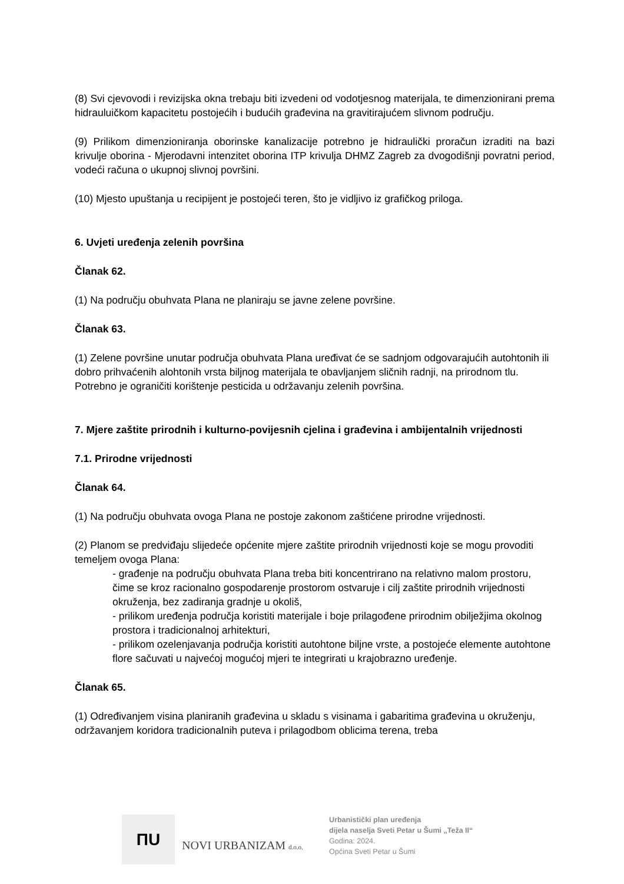(8) Svi cjevovodi i revizijska okna trebaju biti izvedeni od vodotjesnog materijala, te dimenzionirani prema hidrauluičkom kapacitetu postojećih i budućih građevina na gravitirajućem slivnom području.
(9) Prilikom dimenzioniranja oborinske kanalizacije potrebno je hidraulički proračun izraditi na bazi krivulje oborina - Mjerodavni intenzitet oborina ITP krivulja DHMZ Zagreb za dvogodišnji povratni period, vodeći računa o ukupnoj slivnoj površini.
(10) Mjesto upuštanja u recipijent je postojeći teren, što je vidljivo iz grafičkog priloga.
6. Uvjeti uređenja zelenih površina
Članak 62.
(1) Na području obuhvata Plana ne planiraju se javne zelene površine.
Članak 63.
(1) Zelene površine unutar područja obuhvata Plana uređivat će se sadnjom odgovarajućih autohtonih ili dobro prihvaćenih alohtonih vrsta biljnog materijala te obavljanjem sličnih radnji, na prirodnom tlu. Potrebno je ograničiti korištenje pesticida u održavanju zelenih površina.
7. Mjere zaštite prirodnih i kulturno-povijesnih cjelina i građevina i ambijentalnih vrijednosti
7.1. Prirodne vrijednosti
Članak 64.
(1) Na području obuhvata ovoga Plana ne postoje zakonom zaštićene prirodne vrijednosti.
(2) Planom se predviđaju slijedeće općenite mjere zaštite prirodnih vrijednosti koje se mogu provoditi temeljem ovoga Plana:
- građenje na području obuhvata Plana treba biti koncentrirano na relativno malom prostoru, čime se kroz racionalno gospodarenje prostorom ostvaruje i cilj zaštite prirodnih vrijednosti okruženja, bez zadiranja gradnje u okoliš,
- prilikom uređenja područja koristiti materijale i boje prilagođene prirodnim obilježjima okolnog prostora i tradicionalnoj arhitekturi,
- prilikom ozelenjavanja područja koristiti autohtone biljne vrste, a postojeće elemente autohtone flore sačuvati u najvećoj mogućoj mjeri te integrirati u krajobrazno uređenje.
Članak 65.
(1) Određivanjem visina planiranih građevina u skladu s visinama i gabaritima građevina u okruženju, održavanjem koridora tradicionalnih puteva i prilagodbom oblicima terena, treba
ПU
NOVI URBANIZAM d.o.o.
Urbanistički plan uređenja
dijela naselja Sveti Petar u Šumi „Teža II“
Godina: 2024.
Općina Sveti Petar u Šumi